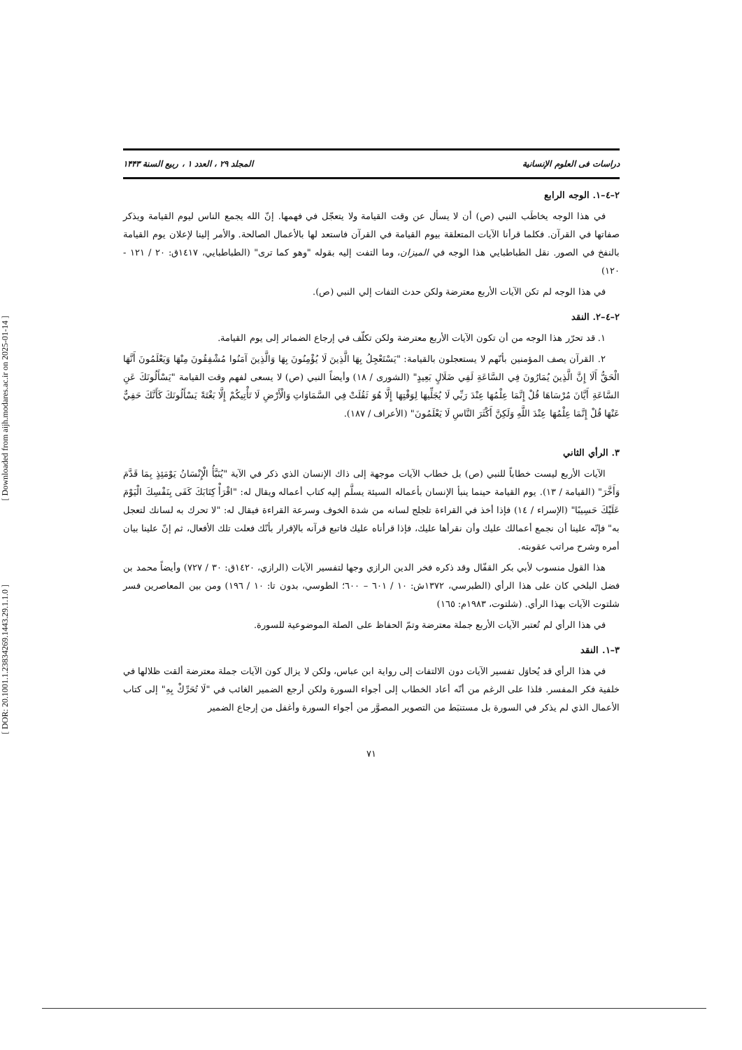[ Downloaded from aijh.modares.ac.ir on 2025-01-14 ]
[ DOR: 20.1001.1.23834269.1443.29.1.1.0 ]
دراسات فی العلوم الإنسانیة المجلد ۲۹ ، العدد ۱ ، ربیع السنة ۱۴۴۳
٢–٤–١. الوجه الرابع
في هذا الوجه يخاطَب النبي (ص) أن لا يسأل عن وقت القيامة ولا يتعجّل في فهمها. إنّ الله يجمع الناس ليوم القيامة ويذكر صفاتها في القرآن. فكلما قرأنا الآيات المتعلقة بيوم القيامة في القرآن فاستعد لها بالأعمال الصالحة. والأمر إلينا لإعلان يوم القيامة بالنفخ في الصور. نقل الطباطبايي هذا الوجه في الميزان، وما التفت إليه بقوله "وهو كما ترى" (الطباطبايي، ١٤١٧ق: ٢٠ / ١٢١ - ١٢٠)
في هذا الوجه لم تكن الآيات الأربع معترضة ولكن حدث التفات إلي النبي (ص).
٢–٤–٢. النقد
١. قد تحرّر هذا الوجه من أن تكون الآيات الأربع معترضة ولكن تكلّف في إرجاع الضمائر إلى يوم القيامة.
٢. القرآن يصف المؤمنين بأنّهم لا يستعجلون بالقيامة: "يَسْتَعْجِلُ بِهَا الَّذِينَ لَا يُؤْمِنُونَ بِهَا وَالَّذِينَ آمَنُوا مُشْفِقُونَ مِنْهَا وَيَعْلَمُونَ أَنَّهَا الْحَقُّ أَلَا إِنَّ الَّذِينَ يُمَارُونَ فِي السَّاعَةِ لَفِي ضَلَالٍ بَعِيدٍ" (الشورى / ١٨) وأيضاً النبي (ص) لا يسعى لفهم وقت القيامة "يَسْأَلُونَكَ عَنِ السَّاعَةِ أَيَّانَ مُرْسَاهَا قُلْ إِنَّمَا عِلْمُهَا عِنْدَ رَبِّي لَا يُجَلِّيهَا لِوَقْتِهَا إِلَّا هُوَ ثَقُلَتْ فِي السَّمَاوَاتِ وَالْأَرْضِ لَا تَأْتِيكُمْ إِلَّا بَغْتَةً يَسْأَلُونَكَ كَأَنَّكَ حَفِيٌّ عَنْهَا قُلْ إِنَّمَا عِلْمُهَا عِنْدَ اللَّهِ وَلَكِنَّ أَكْثَرَ النَّاسِ لَا يَعْلَمُونَ" (الأعراف / ١٨٧).
٣. الرأي الثاني
الآيات الأربع ليست خطاباً للنبي (ص) بل خطاب الآيات موجهة إلى ذاك الإنسان الذي ذكر في الآية "يُنَبَّأُ الْإِنْسَانُ يَوْمَئِذٍ بِمَا قَدَّمَ وَأَخَّرَ" (القيامة / ١٣). يوم القيامة حينما ينبأ الإنسان بأعماله السيئة يسلَّم إليه كتاب أعماله ويقال له: "اقْرَأْ كِتَابَكَ كَفَى بِنَفْسِكَ الْيَوْمَ عَلَيْكَ حَسِيبًا" (الإسراء / ١٤) فإذا أخذ في القراءة تلجلج لسانه من شدة الخوف وسرعة القراءة فيقال له: "لا تحرك به لسانك لتعجل به" فإنّه علينا أن نجمع أعمالك عليك وأن نقرأها عليك، فإذا قرأناه عليك فاتبع قرآنه بالإقرار بأنّك فعلت تلك الأفعال، ثم إنّ علينا بيان أمره وشرح مراتب عقوبته.
هذا القول منسوب لأبي بكر القفّال وقد ذكره فخر الدين الرازي وجها لتفسير الآيات (الرازي، ١٤٢٠ق: ٣٠ / ٧٢٧) وأيضاً محمد بن فضل البلخي كان على هذا الرأي (الطبرسي، ١٣٧٢ش: ١٠ / ٦٠١ – ٦٠٠؛ الطوسي، بدون تا: ١٠ / ١٩٦) ومن بين المعاصرين فسر شلتوت الآيات بهذا الرأي. (شلتوت، ١٩٨٣م: ١٦٥)
في هذا الرأي لم تُعتبر الآيات الأربع جملة معترضة وتمّ الحفاظ على الصلة الموضوعية للسورة.
٣–١. النقد
في هذا الرأي قد يُحاوَل تفسير الآيات دون الالتفات إلى رواية ابن عباس، ولكن لا يزال كون الآيات جملة معترضة ألقت ظلالها في خلفية فكر المفسر. فلذا على الرغم من أنّه أعاد الخطاب إلى أجواء السورة ولكن أرجع الضمير الغائب في "لَا تُحَرِّكْ بِهِ" إلى كتاب الأعمال الذي لم يذكر في السورة بل مستنبَط من التصوير المصوَّر من أجواء السورة وأغفل من إرجاع الضمير
٧١